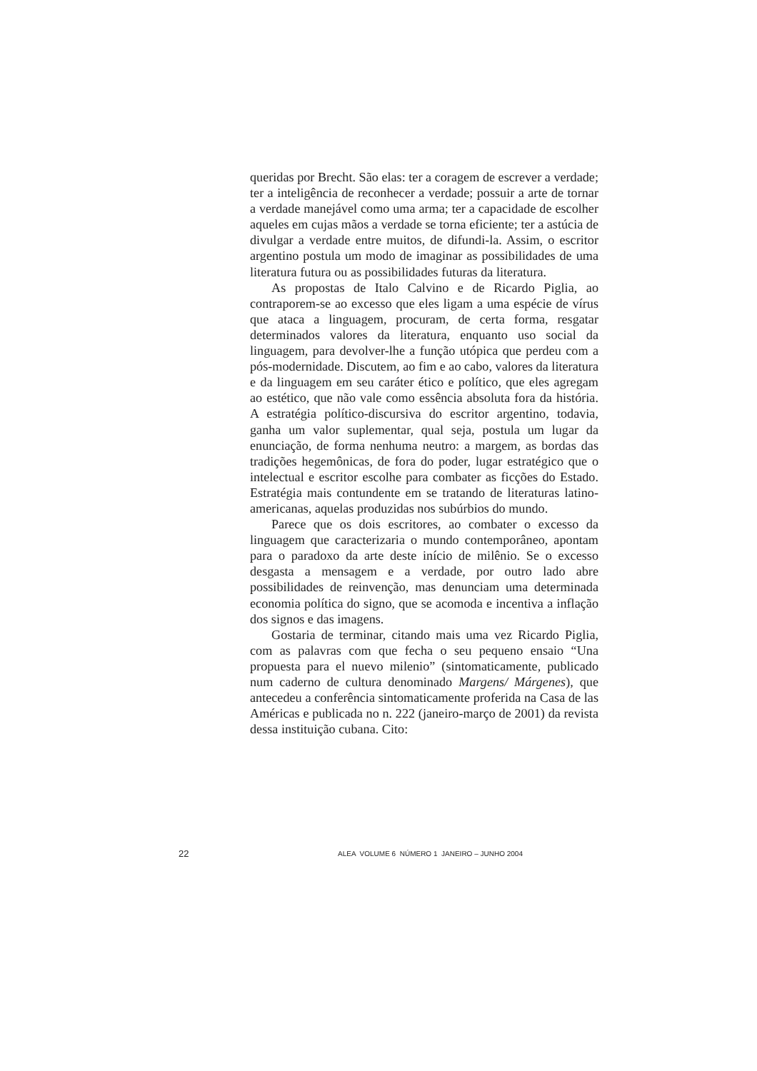queridas por Brecht. São elas: ter a coragem de escrever a verdade; ter a inteligência de reconhecer a verdade; possuir a arte de tornar a verdade manejável como uma arma; ter a capacidade de escolher aqueles em cujas mãos a verdade se torna eficiente; ter a astúcia de divulgar a verdade entre muitos, de difundi-la. Assim, o escritor argentino postula um modo de imaginar as possibilidades de uma literatura futura ou as possibilidades futuras da literatura.
As propostas de Italo Calvino e de Ricardo Piglia, ao contraporem-se ao excesso que eles ligam a uma espécie de vírus que ataca a linguagem, procuram, de certa forma, resgatar determinados valores da literatura, enquanto uso social da linguagem, para devolver-lhe a função utópica que perdeu com a pós-modernidade. Discutem, ao fim e ao cabo, valores da literatura e da linguagem em seu caráter ético e político, que eles agregam ao estético, que não vale como essência absoluta fora da história. A estratégia político-discursiva do escritor argentino, todavia, ganha um valor suplementar, qual seja, postula um lugar da enunciação, de forma nenhuma neutro: a margem, as bordas das tradições hegemônicas, de fora do poder, lugar estratégico que o intelectual e escritor escolhe para combater as ficções do Estado. Estratégia mais contundente em se tratando de literaturas latino-americanas, aquelas produzidas nos subúrbios do mundo.
Parece que os dois escritores, ao combater o excesso da linguagem que caracterizaria o mundo contemporâneo, apontam para o paradoxo da arte deste início de milênio. Se o excesso desgasta a mensagem e a verdade, por outro lado abre possibilidades de reinvenção, mas denunciam uma determinada economia política do signo, que se acomoda e incentiva a inflação dos signos e das imagens.
Gostaria de terminar, citando mais uma vez Ricardo Piglia, com as palavras com que fecha o seu pequeno ensaio “Una propuesta para el nuevo milenio” (sintomaticamente, publicado num caderno de cultura denominado Margens/ Márgenes), que antecedeu a conferência sintomaticamente proferida na Casa de las Américas e publicada no n. 222 (janeiro-março de 2001) da revista dessa instituição cubana. Cito:
22 ALEA VOLUME 6 NÚMERO 1 JANEIRO – JUNHO 2004